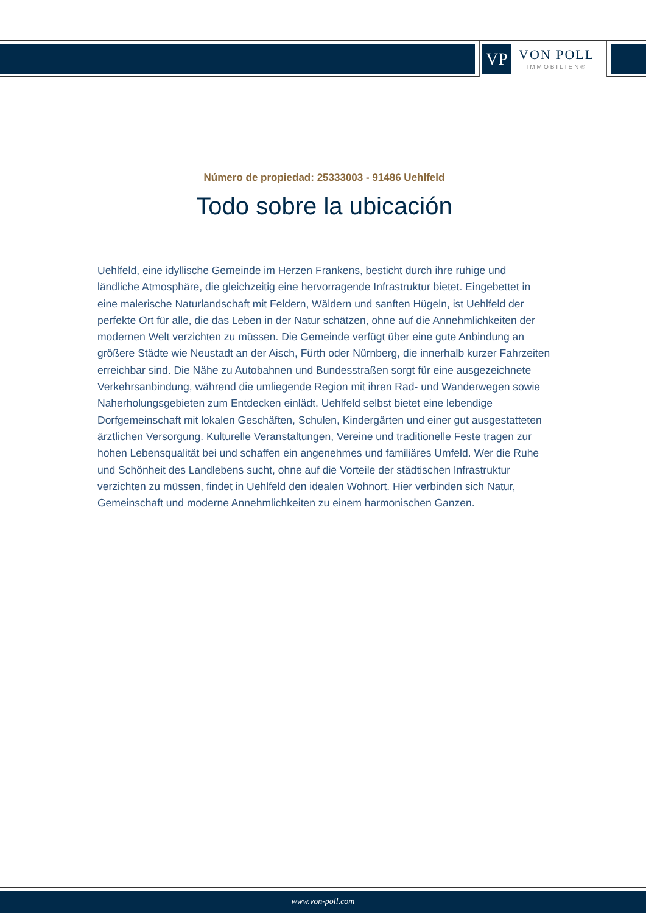VP
VON POLL
IMMOBILIEN®
Número de propiedad: 25333003 - 91486 Uehlfeld
Todo sobre la ubicación
Uehlfeld, eine idyllische Gemeinde im Herzen Frankens, besticht durch ihre ruhige und ländliche Atmosphäre, die gleichzeitig eine hervorragende Infrastruktur bietet. Eingebettet in eine malerische Naturlandschaft mit Feldern, Wäldern und sanften Hügeln, ist Uehlfeld der perfekte Ort für alle, die das Leben in der Natur schätzen, ohne auf die Annehmlichkeiten der modernen Welt verzichten zu müssen. Die Gemeinde verfügt über eine gute Anbindung an größere Städte wie Neustadt an der Aisch, Fürth oder Nürnberg, die innerhalb kurzer Fahrzeiten erreichbar sind. Die Nähe zu Autobahnen und Bundesstraßen sorgt für eine ausgezeichnete Verkehrsanbindung, während die umliegende Region mit ihren Rad- und Wanderwegen sowie Naherholungsgebieten zum Entdecken einlädt. Uehlfeld selbst bietet eine lebendige Dorfgemeinschaft mit lokalen Geschäften, Schulen, Kindergärten und einer gut ausgestatteten ärztlichen Versorgung. Kulturelle Veranstaltungen, Vereine und traditionelle Feste tragen zur hohen Lebensqualität bei und schaffen ein angenehmes und familiäres Umfeld. Wer die Ruhe und Schönheit des Landlebens sucht, ohne auf die Vorteile der städtischen Infrastruktur verzichten zu müssen, findet in Uehlfeld den idealen Wohnort. Hier verbinden sich Natur, Gemeinschaft und moderne Annehmlichkeiten zu einem harmonischen Ganzen.
www.von-poll.com